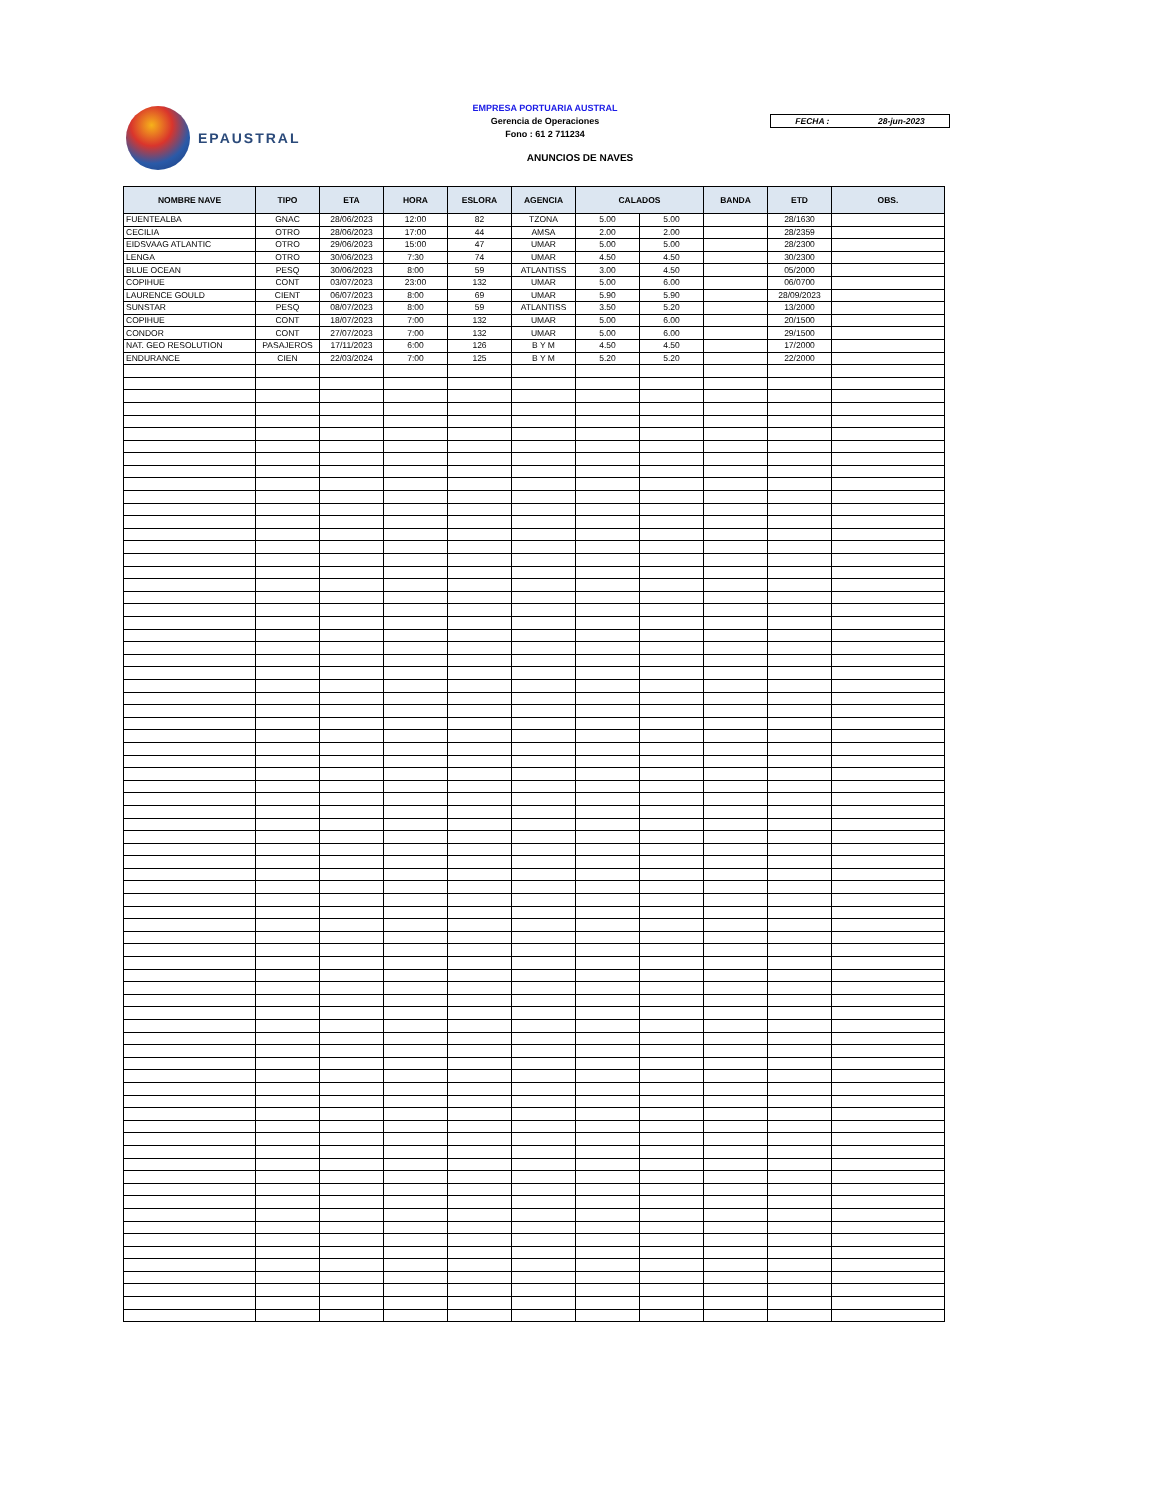EPAUSTRAL
EMPRESA PORTUARIA AUSTRAL
Gerencia de Operaciones
Fono : 61 2 711234
FECHA : 28-jun-2023
ANUNCIOS DE NAVES
| NOMBRE NAVE | TIPO | ETA | HORA | ESLORA | AGENCIA | CALADOS | | BANDA | ETD | OBS. |
| --- | --- | --- | --- | --- | --- | --- | --- | --- | --- | --- |
| FUENTEALBA | GNAC | 28/06/2023 | 12:00 | 82 | TZONA | 5.00 | 5.00 | | 28/1630 | |
| CECILIA | OTRO | 28/06/2023 | 17:00 | 44 | AMSA | 2.00 | 2.00 | | 28/2359 | |
| EIDSVAAG ATLANTIC | OTRO | 29/06/2023 | 15:00 | 47 | UMAR | 5.00 | 5.00 | | 28/2300 | |
| LENGA | OTRO | 30/06/2023 | 7:30 | 74 | UMAR | 4.50 | 4.50 | | 30/2300 | |
| BLUE OCEAN | PESQ | 30/06/2023 | 8:00 | 59 | ATLANTISS | 3.00 | 4.50 | | 05/2000 | |
| COPIHUE | CONT | 03/07/2023 | 23:00 | 132 | UMAR | 5.00 | 6.00 | | 06/0700 | |
| LAURENCE GOULD | CIENT | 06/07/2023 | 8:00 | 69 | UMAR | 5.90 | 5.90 | | 28/09/2023 | |
| SUNSTAR | PESQ | 08/07/2023 | 8:00 | 59 | ATLANTISS | 3.50 | 5.20 | | 13/2000 | |
| COPIHUE | CONT | 18/07/2023 | 7:00 | 132 | UMAR | 5.00 | 6.00 | | 20/1500 | |
| CONDOR | CONT | 27/07/2023 | 7:00 | 132 | UMAR | 5.00 | 6.00 | | 29/1500 | |
| NAT. GEO RESOLUTION | PASAJEROS | 17/11/2023 | 6:00 | 126 | B Y M | 4.50 | 4.50 | | 17/2000 | |
| ENDURANCE | CIEN | 22/03/2024 | 7:00 | 125 | B Y M | 5.20 | 5.20 | | 22/2000 | |